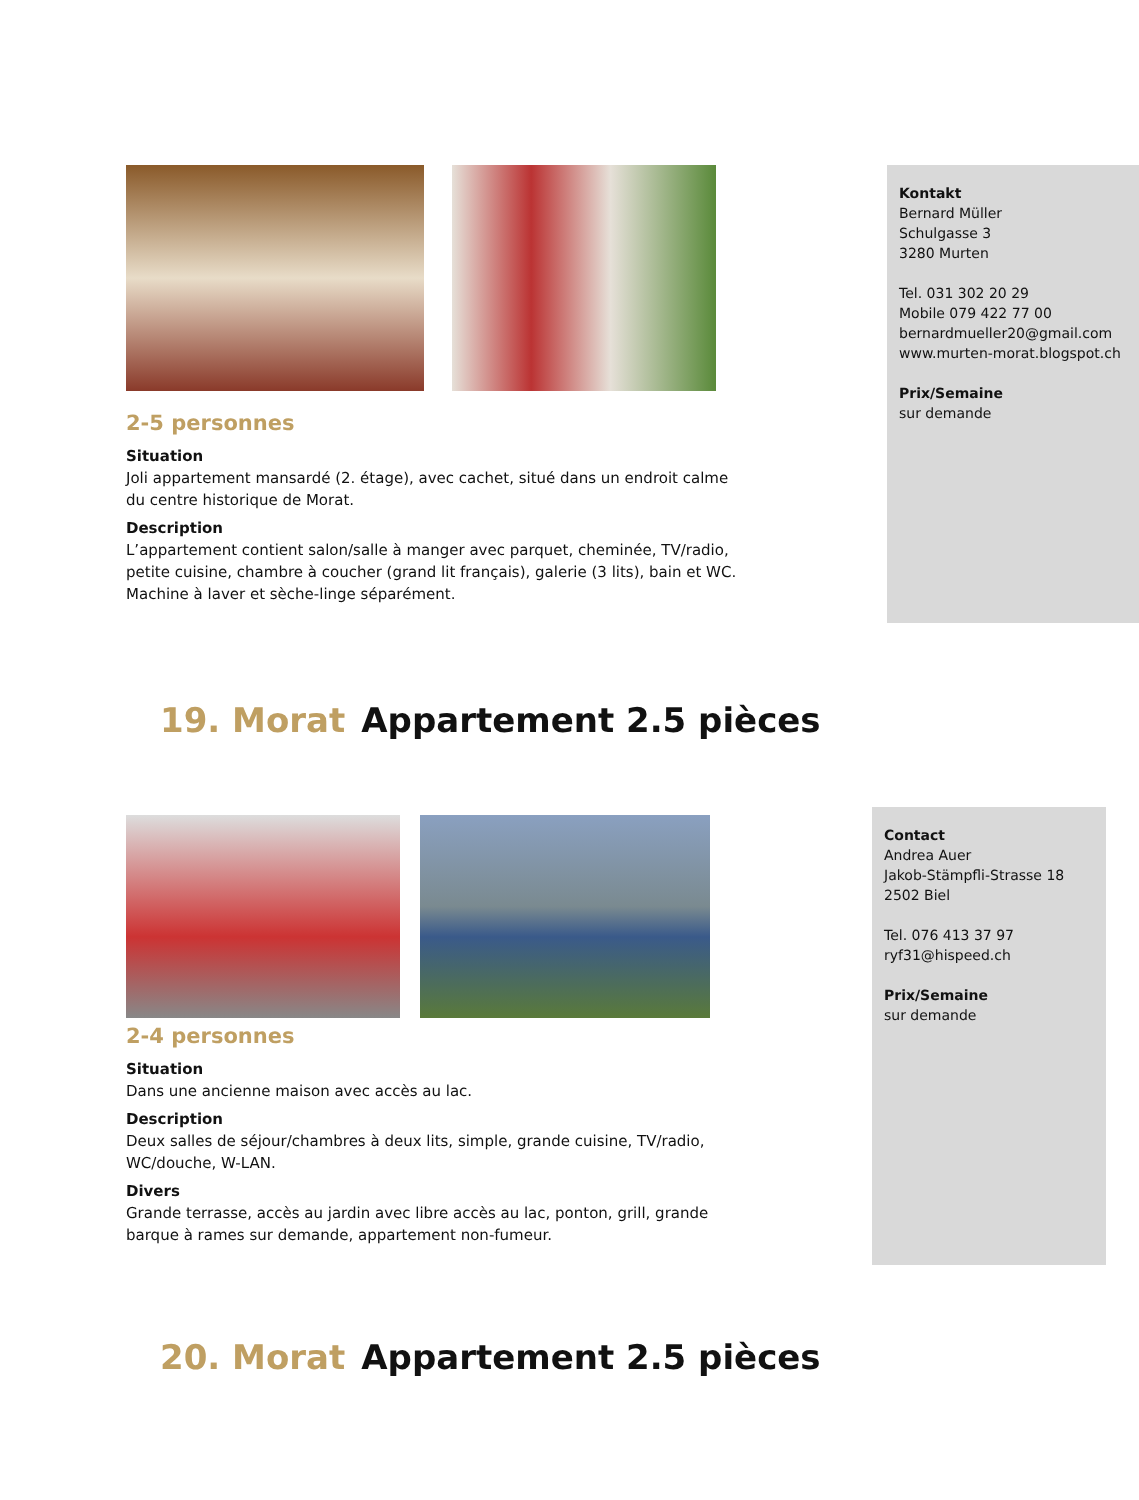2-5 personnes
Situation
Joli appartement mansardé (2. étage), avec cachet, situé dans un endroit calme du centre historique de Morat.
Description
L’appartement contient salon/salle à manger avec parquet, cheminée, TV/radio, petite cuisine, chambre à coucher (grand lit français), galerie (3 lits), bain et WC. Machine à laver et sèche-linge séparément.
Kontakt
Bernard Müller
Schulgasse 3
3280 Murten
Tel. 031 302 20 29
Mobile 079 422 77 00
bernardmueller20@gmail.com
www.murten-morat.blogspot.ch
Prix/Semaine
sur demande
19. Morat Appartement 2.5 pièces
2-4 personnes
Situation
Dans une ancienne maison avec accès au lac.
Description
Deux salles de séjour/chambres à deux lits, simple, grande cuisine, TV/radio, WC/douche, W-LAN.
Divers
Grande terrasse, accès au jardin avec libre accès au lac, ponton, grill, grande barque à rames sur demande, appartement non-fumeur.
Contact
Andrea Auer
Jakob-Stämpfli-Strasse 18
2502 Biel
Tel. 076 413 37 97
ryf31@hispeed.ch
Prix/Semaine
sur demande
20. Morat Appartement 2.5 pièces